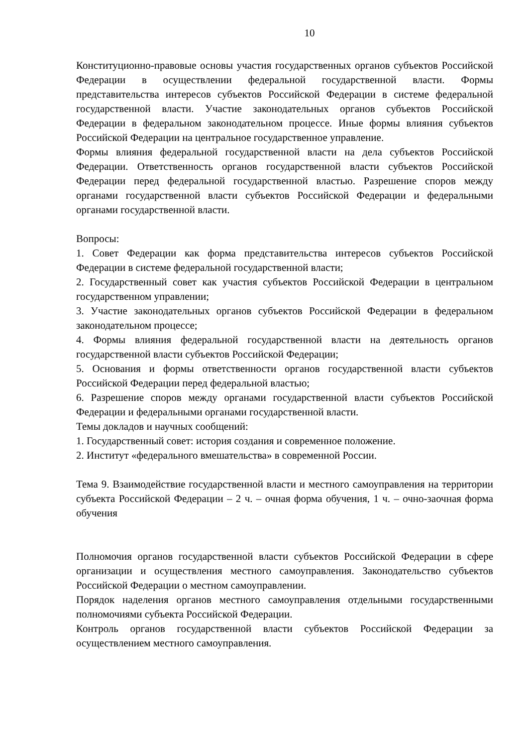10
Конституционно-правовые основы участия государственных органов субъектов Российской Федерации в осуществлении федеральной государственной власти. Формы представительства интересов субъектов Российской Федерации в системе федеральной государственной власти. Участие законодательных органов субъектов Российской Федерации в федеральном законодательном процессе. Иные формы влияния субъектов Российской Федерации на центральное государственное управление.
Формы влияния федеральной государственной власти на дела субъектов Российской Федерации. Ответственность органов государственной власти субъектов Российской Федерации перед федеральной государственной властью. Разрешение споров между органами государственной власти субъектов Российской Федерации и федеральными органами государственной власти.
Вопросы:
1. Совет Федерации как форма представительства интересов субъектов Российской Федерации в системе федеральной государственной власти;
2. Государственный совет как участия субъектов Российской Федерации в центральном государственном управлении;
3. Участие законодательных органов субъектов Российской Федерации в федеральном законодательном процессе;
4. Формы влияния федеральной государственной власти на деятельность органов государственной власти субъектов Российской Федерации;
5. Основания и формы ответственности органов государственной власти субъектов Российской Федерации перед федеральной властью;
6. Разрешение споров между органами государственной власти субъектов Российской Федерации и федеральными органами государственной власти.
Темы докладов и научных сообщений:
1. Государственный совет: история создания и современное положение.
2. Институт «федерального вмешательства» в современной России.
Тема 9. Взаимодействие государственной власти и местного самоуправления на территории субъекта Российской Федерации – 2 ч. – очная форма обучения, 1 ч. – очно-заочная форма обучения
Полномочия органов государственной власти субъектов Российской Федерации в сфере организации и осуществления местного самоуправления. Законодательство субъектов Российской Федерации о местном самоуправлении.
Порядок наделения органов местного самоуправления отдельными государственными полномочиями субъекта Российской Федерации.
Контроль органов государственной власти субъектов Российской Федерации за осуществлением местного самоуправления.